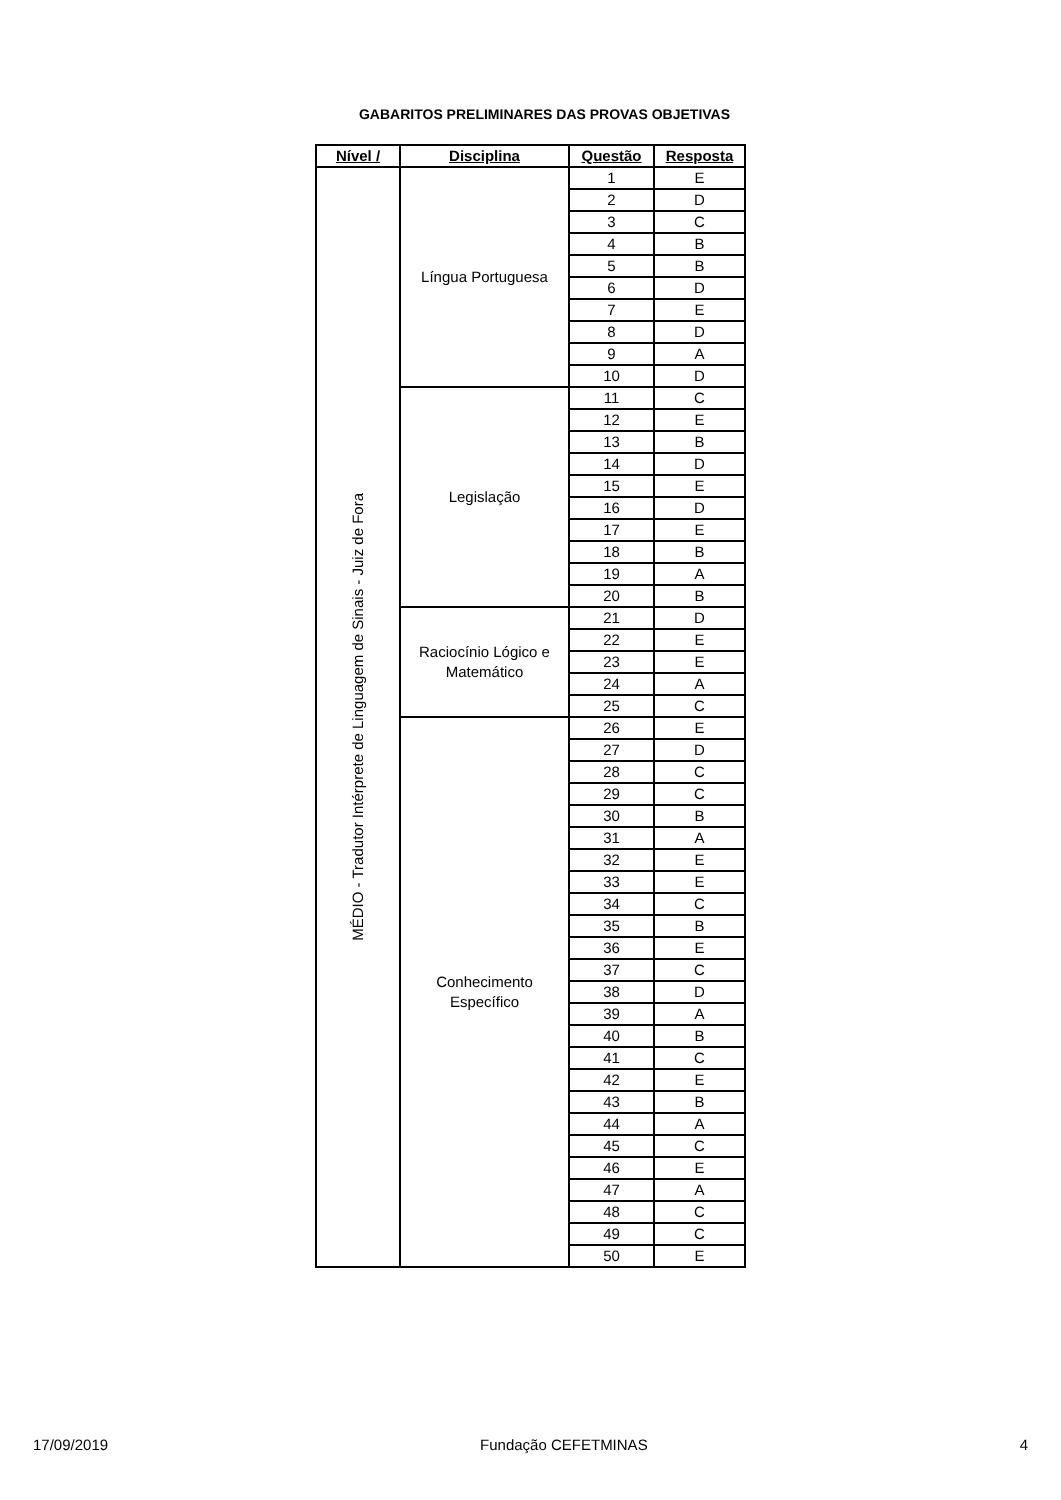GABARITOS PRELIMINARES DAS PROVAS OBJETIVAS
| Nível / | Disciplina | Questão | Resposta |
| --- | --- | --- | --- |
| MÉDIO - Tradutor Intérprete de Linguagem de Sinais - Juiz de Fora | Língua Portuguesa | 1 | E |
| | | 2 | D |
| | | 3 | C |
| | | 4 | B |
| | | 5 | B |
| | | 6 | D |
| | | 7 | E |
| | | 8 | D |
| | | 9 | A |
| | | 10 | D |
| | Legislação | 11 | C |
| | | 12 | E |
| | | 13 | B |
| | | 14 | D |
| | | 15 | E |
| | | 16 | D |
| | | 17 | E |
| | | 18 | B |
| | | 19 | A |
| | | 20 | B |
| | Raciocínio Lógico e Matemático | 21 | D |
| | | 22 | E |
| | | 23 | E |
| | | 24 | A |
| | | 25 | C |
| | Conhecimento Específico | 26 | E |
| | | 27 | D |
| | | 28 | C |
| | | 29 | C |
| | | 30 | B |
| | | 31 | A |
| | | 32 | E |
| | | 33 | E |
| | | 34 | C |
| | | 35 | B |
| | | 36 | E |
| | | 37 | C |
| | | 38 | D |
| | | 39 | A |
| | | 40 | B |
| | | 41 | C |
| | | 42 | E |
| | | 43 | B |
| | | 44 | A |
| | | 45 | C |
| | | 46 | E |
| | | 47 | A |
| | | 48 | C |
| | | 49 | C |
| | | 50 | E |
17/09/2019 Fundação CEFETMINAS 4